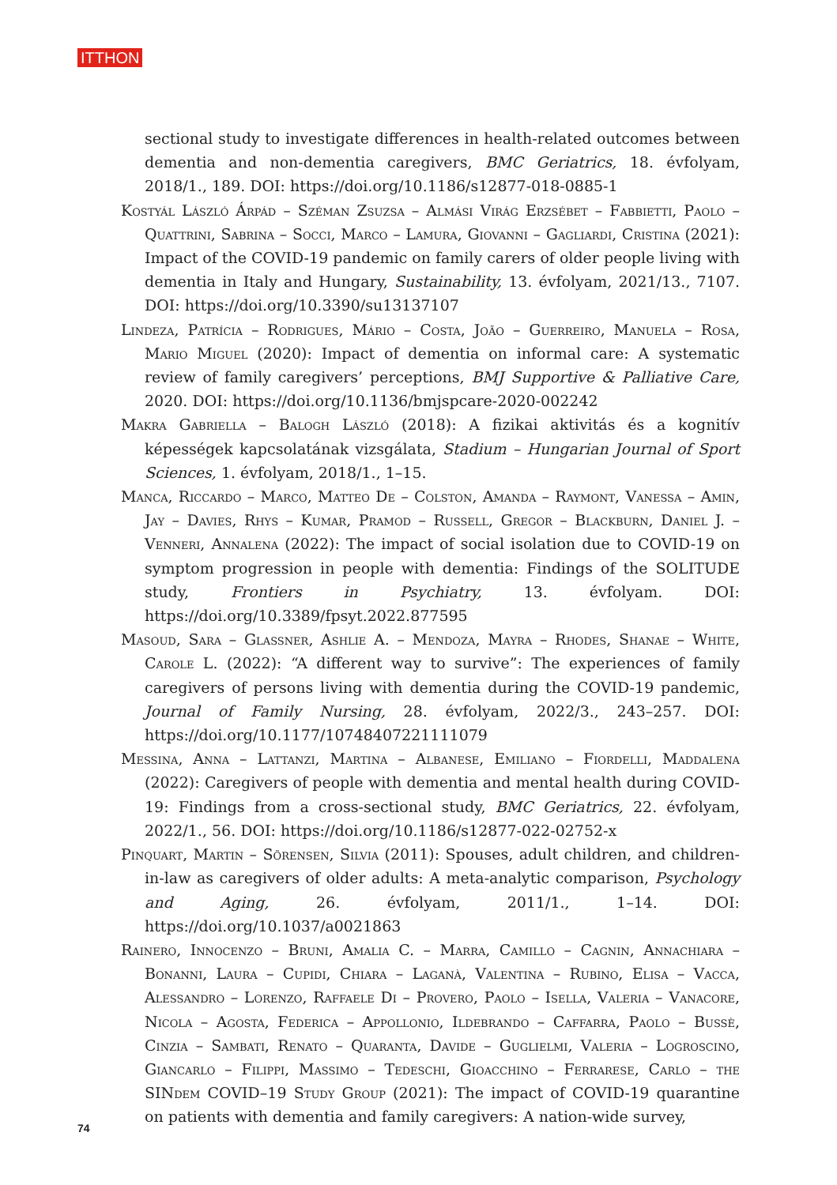ITTHON
sectional study to investigate differences in health-related outcomes between dementia and non-dementia caregivers, BMC Geriatrics, 18. évfolyam, 2018/1., 189. DOI: https://doi.org/10.1186/s12877-018-0885-1
Kostyál László Árpád – Széman Zsuzsa – Almási Virág Erzsébet – Fabbietti, Paolo – Quattrini, Sabrina – Socci, Marco – Lamura, Giovanni – Gagliardi, Cristina (2021): Impact of the COVID-19 pandemic on family carers of older people living with dementia in Italy and Hungary, Sustainability, 13. évfolyam, 2021/13., 7107. DOI: https://doi.org/10.3390/su13137107
Lindeza, Patrícia – Rodrigues, Mário – Costa, João – Guerreiro, Manuela – Rosa, Mario Miguel (2020): Impact of dementia on informal care: A systematic review of family caregivers’ perceptions, BMJ Supportive & Palliative Care, 2020. DOI: https://doi.org/10.1136/bmjspcare-2020-002242
Makra Gabriella – Balogh László (2018): A fizikai aktivitás és a kognitív képességek kapcsolatának vizsgálata, Stadium – Hungarian Journal of Sport Sciences, 1. évfolyam, 2018/1., 1–15.
Manca, Riccardo – Marco, Matteo De – Colston, Amanda – Raymont, Vanessa – Amin, Jay – Davies, Rhys – Kumar, Pramod – Russell, Gregor – Blackburn, Daniel J. – Venneri, Annalena (2022): The impact of social isolation due to COVID-19 on symptom progression in people with dementia: Findings of the SOLITUDE study, Frontiers in Psychiatry, 13. évfolyam. DOI: https://doi.org/10.3389/fpsyt.2022.877595
Masoud, Sara – Glassner, Ashlie A. – Mendoza, Mayra – Rhodes, Shanae – White, Carole L. (2022): “A different way to survive”: The experiences of family caregivers of persons living with dementia during the COVID-19 pandemic, Journal of Family Nursing, 28. évfolyam, 2022/3., 243–257. DOI: https://doi.org/10.1177/10748407221111079
Messina, Anna – Lattanzi, Martina – Albanese, Emiliano – Fiordelli, Maddalena (2022): Caregivers of people with dementia and mental health during COVID-19: Findings from a cross-sectional study, BMC Geriatrics, 22. évfolyam, 2022/1., 56. DOI: https://doi.org/10.1186/s12877-022-02752-x
Pinquart, Martin – Sörensen, Silvia (2011): Spouses, adult children, and children-in-law as caregivers of older adults: A meta-analytic comparison, Psychology and Aging, 26. évfolyam, 2011/1., 1–14. DOI: https://doi.org/10.1037/a0021863
Rainero, Innocenzo – Bruni, Amalia C. – Marra, Camillo – Cagnin, Annachiara – Bonanni, Laura – Cupidi, Chiara – Laganà, Valentina – Rubino, Elisa – Vacca, Alessandro – Lorenzo, Raffaele Di – Provero, Paolo – Isella, Valeria – Vanacore, Nicola – Agosta, Federica – Appollonio, Ildebrando – Caffarra, Paolo – Bussè, Cinzia – Sambati, Renato – Quaranta, Davide – Guglielmi, Valeria – Logroscino, Giancarlo – Filippi, Massimo – Tedeschi, Gioacchino – Ferrarese, Carlo – the SINdem COVID–19 Study Group (2021): The impact of COVID-19 quarantine on patients with dementia and family caregivers: A nation-wide survey,
74